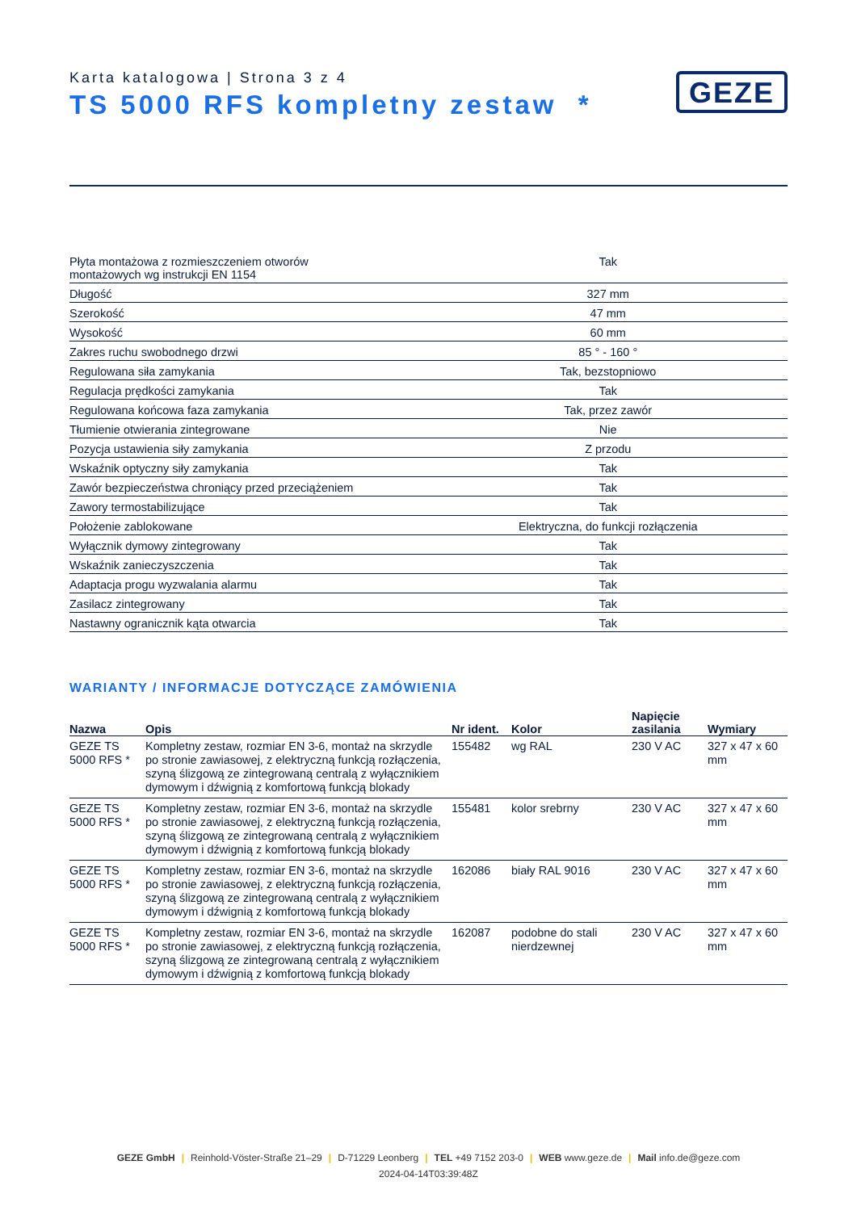Karta katalogowa | Strona 3 z 4
TS 5000 RFS kompletny zestaw *
GEZE
| Płyta montażowa z rozmieszczeniem otworów montażowych wg instrukcji EN 1154 | Tak |
| Długość | 327 mm |
| Szerokość | 47 mm |
| Wysokość | 60 mm |
| Zakres ruchu swobodnego drzwi | 85 ° - 160 ° |
| Regulowana siła zamykania | Tak, bezstopniowo |
| Regulacja prędkości zamykania | Tak |
| Regulowana końcowa faza zamykania | Tak, przez zawór |
| Tłumienie otwierania zintegrowane | Nie |
| Pozycja ustawienia siły zamykania | Z przodu |
| Wskaźnik optyczny siły zamykania | Tak |
| Zawór bezpieczeństwa chroniący przed przeciążeniem | Tak |
| Zawory termostabilizujące | Tak |
| Położenie zablokowane | Elektryczna, do funkcji rozłączenia |
| Wyłącznik dymowy zintegrowany | Tak |
| Wskaźnik zanieczyszczenia | Tak |
| Adaptacja progu wyzwalania alarmu | Tak |
| Zasilacz zintegrowany | Tak |
| Nastawny ogranicznik kąta otwarcia | Tak |
WARIANTY / INFORMACJE DOTYCZĄCE ZAMÓWIENIA
| Nazwa | Opis | Nr ident. | Kolor | Napięcie zasilania | Wymiary |
| --- | --- | --- | --- | --- | --- |
| GEZE TS 5000 RFS * | Kompletny zestaw, rozmiar EN 3-6, montaż na skrzydle po stronie zawiasowej, z elektryczną funkcją rozłączenia, szyną ślizgową ze zintegrowaną centralą z wyłącznikiem dymowym i dźwignią z komfortową funkcją blokady | 155482 | wg RAL | 230 V AC | 327 x 47 x 60 mm |
| GEZE TS 5000 RFS * | Kompletny zestaw, rozmiar EN 3-6, montaż na skrzydle po stronie zawiasowej, z elektryczną funkcją rozłączenia, szyną ślizgową ze zintegrowaną centralą z wyłącznikiem dymowym i dźwignią z komfortową funkcją blokady | 155481 | kolor srebrny | 230 V AC | 327 x 47 x 60 mm |
| GEZE TS 5000 RFS * | Kompletny zestaw, rozmiar EN 3-6, montaż na skrzydle po stronie zawiasowej, z elektryczną funkcją rozłączenia, szyną ślizgową ze zintegrowaną centralą z wyłącznikiem dymowym i dźwignią z komfortową funkcją blokady | 162086 | biały RAL 9016 | 230 V AC | 327 x 47 x 60 mm |
| GEZE TS 5000 RFS * | Kompletny zestaw, rozmiar EN 3-6, montaż na skrzydle po stronie zawiasowej, z elektryczną funkcją rozłączenia, szyną ślizgową ze zintegrowaną centralą z wyłącznikiem dymowym i dźwignią z komfortową funkcją blokady | 162087 | podobne do stali nierdzewnej | 230 V AC | 327 x 47 x 60 mm |
GEZE GmbH | Reinhold-Vöster-Straße 21–29 | D-71229 Leonberg | TEL +49 7152 203-0 | WEB www.geze.de | Mail info.de@geze.com
2024-04-14T03:39:48Z